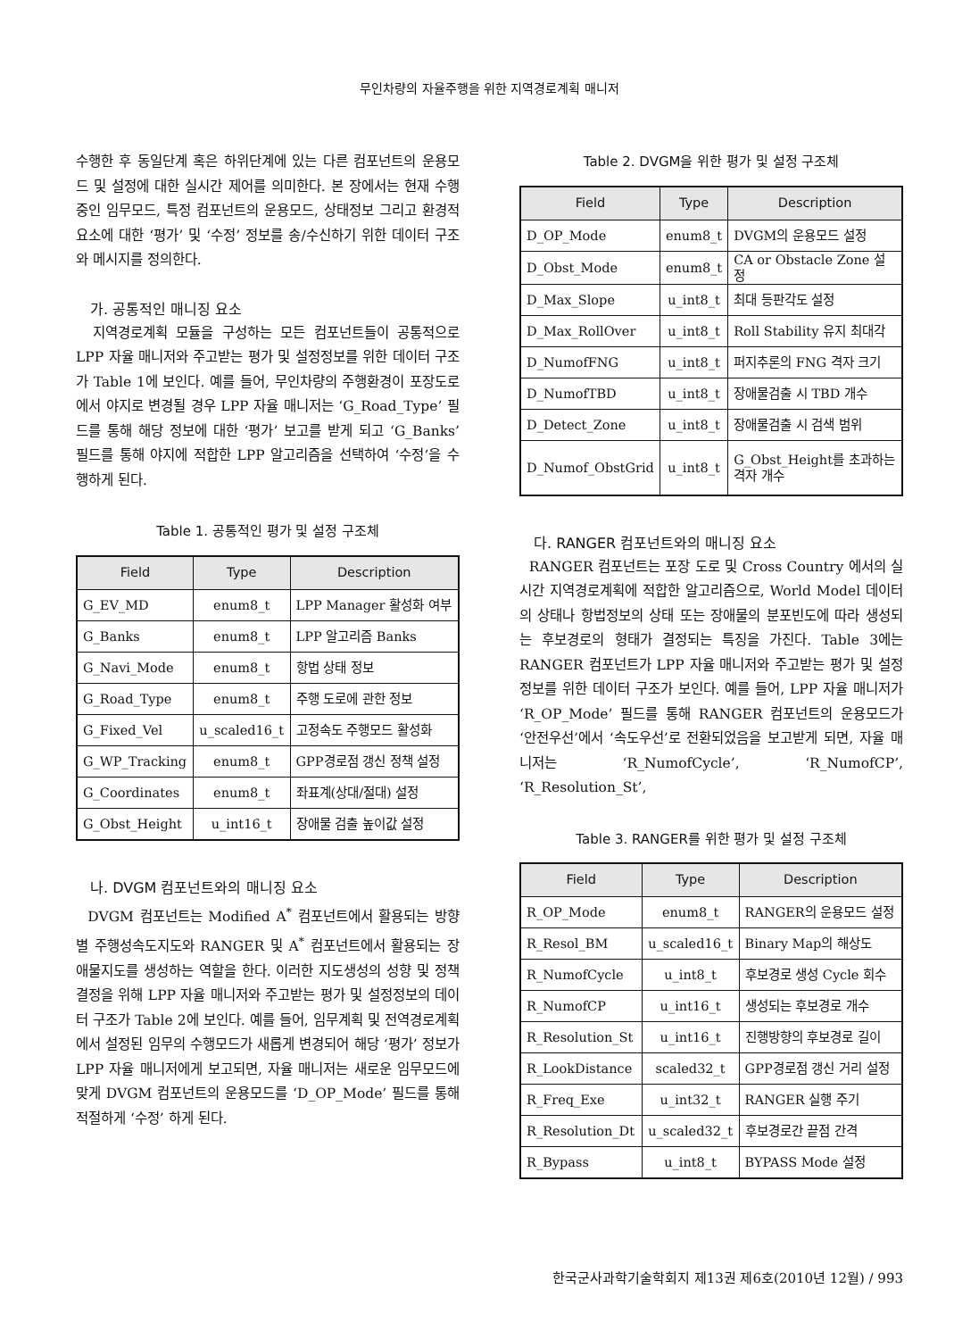무인차량의 자율주행을 위한 지역경로계획 매니저
수행한 후 동일단계 혹은 하위단계에 있는 다른 컴포넌트의 운용모드 및 설정에 대한 실시간 제어를 의미한다. 본 장에서는 현재 수행중인 임무모드, 특정 컴포넌트의 운용모드, 상태정보 그리고 환경적 요소에 대한 ‘평가’ 및 ‘수정’ 정보를 송/수신하기 위한 데이터 구조와 메시지를 정의한다.
가. 공통적인 매니징 요소
지역경로계획 모듈을 구성하는 모든 컴포넌트들이 공통적으로 LPP 자율 매니저와 주고받는 평가 및 설정정보를 위한 데이터 구조가 Table 1에 보인다. 예를 들어, 무인차량의 주행환경이 포장도로에서 야지로 변경될 경우 LPP 자율 매니저는 ‘G_Road_Type’ 필드를 통해 해당 정보에 대한 ‘평가’ 보고를 받게 되고 ‘G_Banks’ 필드를 통해 야지에 적합한 LPP 알고리즘을 선택하여 ‘수정’을 수행하게 된다.
Table 1. 공통적인 평가 및 설정 구조체
| Field | Type | Description |
| --- | --- | --- |
| G_EV_MD | enum8_t | LPP Manager 활성화 여부 |
| G_Banks | enum8_t | LPP 알고리즘 Banks |
| G_Navi_Mode | enum8_t | 항법 상태 정보 |
| G_Road_Type | enum8_t | 주행 도로에 관한 정보 |
| G_Fixed_Vel | u_scaled16_t | 고정속도 주행모드 활성화 |
| G_WP_Tracking | enum8_t | GPP경로점 갱신 정책 설정 |
| G_Coordinates | enum8_t | 좌표계(상대/절대) 설정 |
| G_Obst_Height | u_int16_t | 장애물 검출 높이값 설정 |
나. DVGM 컴포넌트와의 매니징 요소
DVGM 컴포넌트는 Modified A<sup>*</sup> 컴포넌트에서 활용되는 방향별 주행성속도지도와 RANGER 및 A<sup>*</sup> 컴포넌트에서 활용되는 장애물지도를 생성하는 역할을 한다. 이러한 지도생성의 성향 및 정책 결정을 위해 LPP 자율 매니저와 주고받는 평가 및 설정정보의 데이터 구조가 Table 2에 보인다. 예를 들어, 임무계획 및 전역경로계획에서 설정된 임무의 수행모드가 새롭게 변경되어 해당 ‘평가’ 정보가 LPP 자율 매니저에게 보고되면, 자율 매니저는 새로운 임무모드에 맞게 DVGM 컴포넌트의 운용모드를 ‘D_OP_Mode’ 필드를 통해 적절하게 ‘수정’ 하게 된다.
Table 2. DVGM을 위한 평가 및 설정 구조체
| Field | Type | Description |
| --- | --- | --- |
| D_OP_Mode | enum8_t | DVGM의 운용모드 설정 |
| D_Obst_Mode | enum8_t | CA or Obstacle Zone 설정 |
| D_Max_Slope | u_int8_t | 최대 등판각도 설정 |
| D_Max_RollOver | u_int8_t | Roll Stability 유지 최대각 |
| D_NumofFNG | u_int8_t | 퍼지추론의 FNG 격자 크기 |
| D_NumofTBD | u_int8_t | 장애물검출 시 TBD 개수 |
| D_Detect_Zone | u_int8_t | 장애물검출 시 검색 범위 |
| D_Numof_ObstGrid | u_int8_t | G_Obst_Height를 초과하는 격자 개수 |
다. RANGER 컴포넌트와의 매니징 요소
RANGER 컴포넌트는 포장 도로 및 Cross Country 에서의 실시간 지역경로계획에 적합한 알고리즘으로, World Model 데이터의 상태나 항법정보의 상태 또는 장애물의 분포빈도에 따라 생성되는 후보경로의 형태가 결정되는 특징을 가진다. Table 3에는 RANGER 컴포넌트가 LPP 자율 매니저와 주고받는 평가 및 설정정보를 위한 데이터 구조가 보인다. 예를 들어, LPP 자율 매니저가 ‘R_OP_Mode’ 필드를 통해 RANGER 컴포넌트의 운용모드가 ‘안전우선’에서 ‘속도우선’로 전환되었음을 보고받게 되면, 자율 매니저는 ‘R_NumofCycle’, ‘R_NumofCP’, ‘R_Resolution_St’,
Table 3. RANGER를 위한 평가 및 설정 구조체
| Field | Type | Description |
| --- | --- | --- |
| R_OP_Mode | enum8_t | RANGER의 운용모드 설정 |
| R_Resol_BM | u_scaled16_t | Binary Map의 해상도 |
| R_NumofCycle | u_int8_t | 후보경로 생성 Cycle 회수 |
| R_NumofCP | u_int16_t | 생성되는 후보경로 개수 |
| R_Resolution_St | u_int16_t | 진행방향의 후보경로 길이 |
| R_LookDistance | scaled32_t | GPP경로점 갱신 거리 설정 |
| R_Freq_Exe | u_int32_t | RANGER 실행 주기 |
| R_Resolution_Dt | u_scaled32_t | 후보경로간 끝점 간격 |
| R_Bypass | u_int8_t | BYPASS Mode 설정 |
한국군사과학기술학회지 제13권 제6호(2010년 12월) / 993